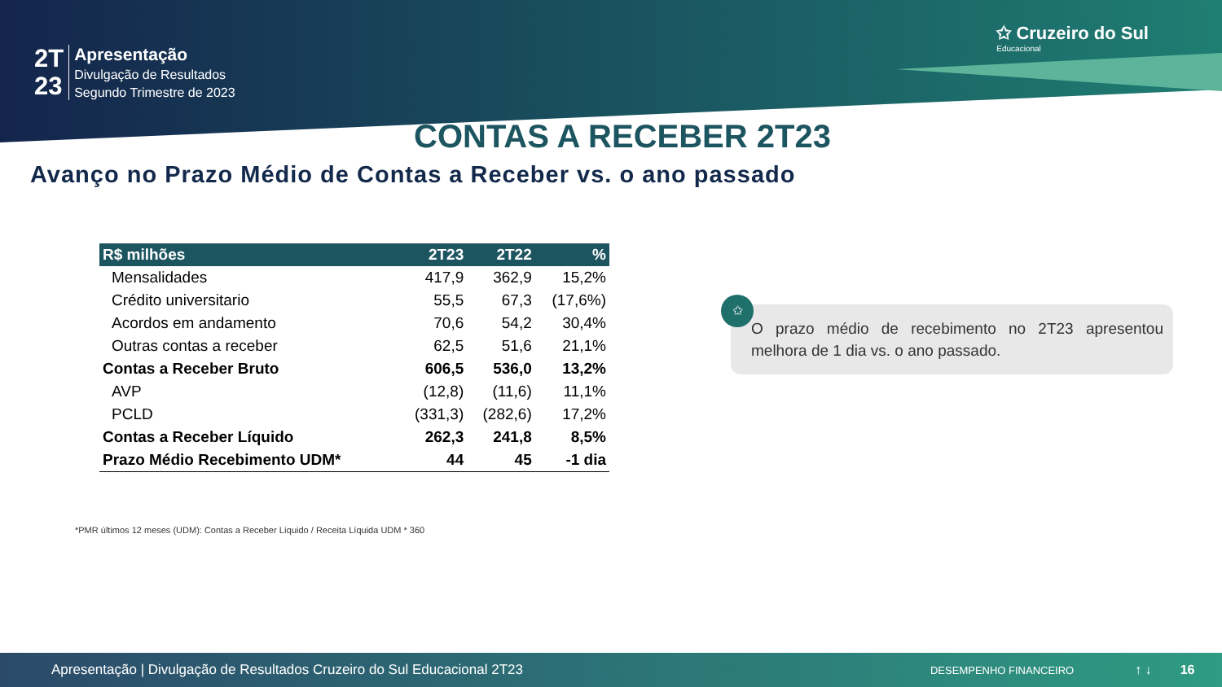2T
23
Apresentação
Divulgação de Resultados
Segundo Trimestre de 2023
✩ Cruzeiro do Sul
Educacional
CONTAS A RECEBER 2T23
Avanço no Prazo Médio de Contas a Receber vs. o ano passado
| R$ milhões | 2T23 | 2T22 | % |
| --- | --- | --- | --- |
| Mensalidades | 417,9 | 362,9 | 15,2% |
| Crédito universitario | 55,5 | 67,3 | (17,6%) |
| Acordos em andamento | 70,6 | 54,2 | 30,4% |
| Outras contas a receber | 62,5 | 51,6 | 21,1% |
| Contas a Receber Bruto | 606,5 | 536,0 | 13,2% |
| AVP | (12,8) | (11,6) | 11,1% |
| PCLD | (331,3) | (282,6) | 17,2% |
| Contas a Receber Líquido | 262,3 | 241,8 | 8,5% |
| Prazo Médio Recebimento UDM* | 44 | 45 | -1 dia |
O prazo médio de recebimento no 2T23 apresentou melhora de 1 dia vs. o ano passado.
✩
*PMR últimos 12 meses (UDM): Contas a Receber Líquido / Receita Líquida UDM * 360
Apresentação | Divulgação de Resultados Cruzeiro do Sul Educacional 2T23 DESEMPENHO FINANCEIRO ↑ ↓ 16